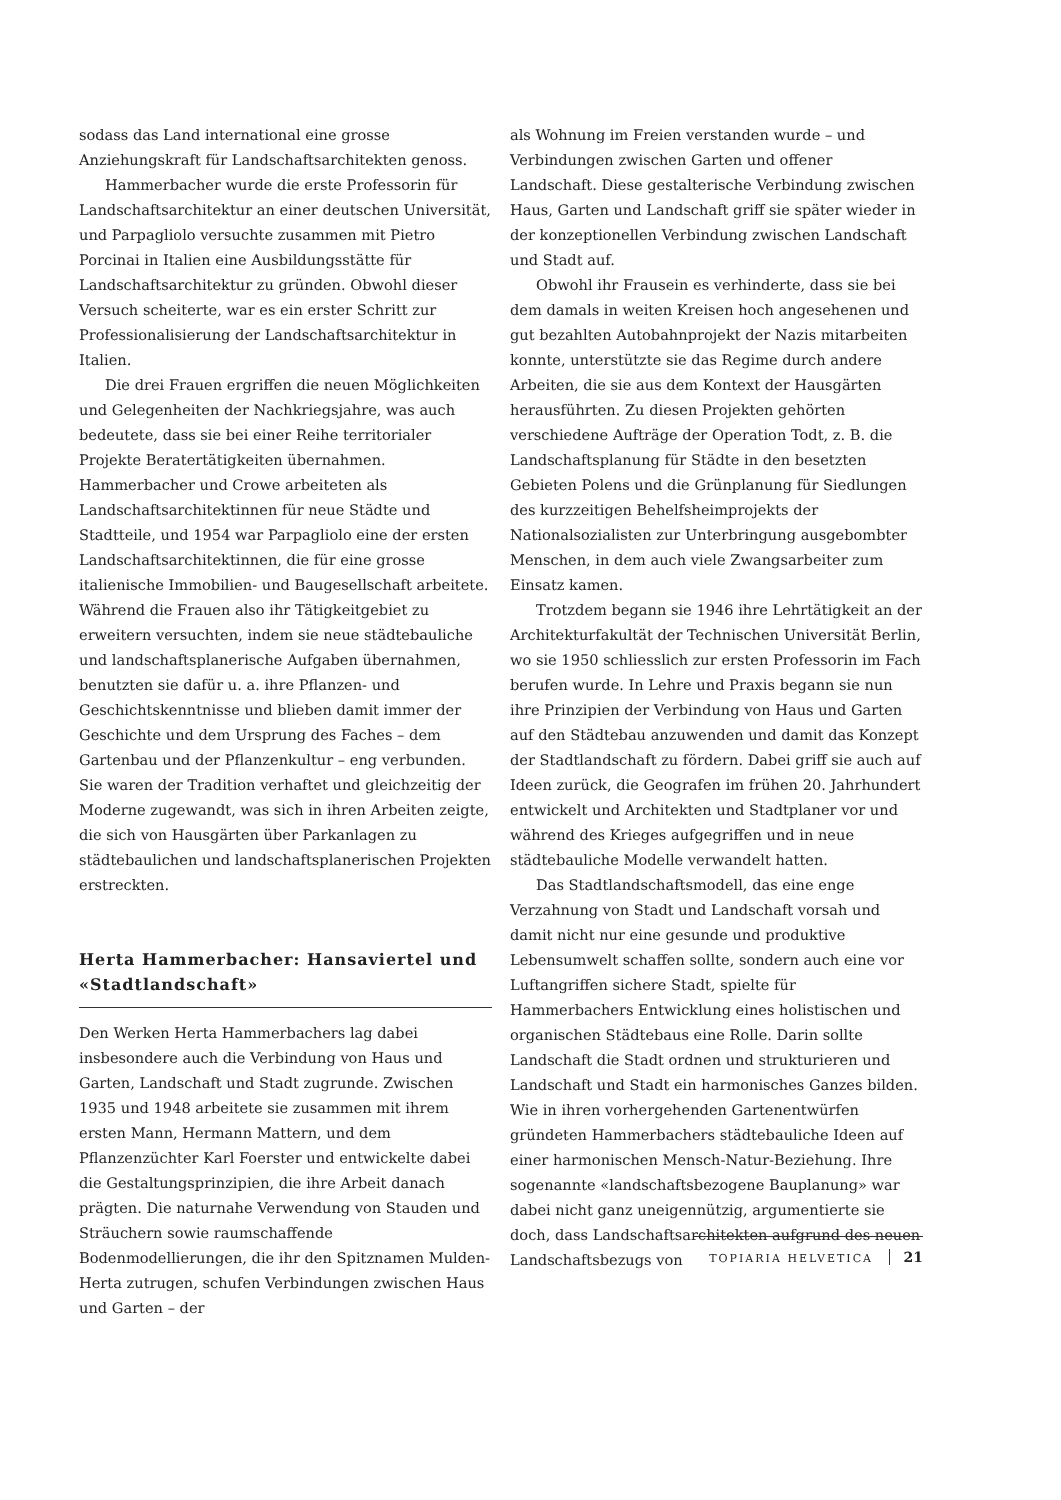sodass das Land international eine grosse Anziehungskraft für Landschaftsarchitekten genoss.
Hammerbacher wurde die erste Professorin für Landschaftsarchitektur an einer deutschen Universität, und Parpagliolo versuchte zusammen mit Pietro Porcinai in Italien eine Ausbildungsstätte für Landschaftsarchitektur zu gründen. Obwohl dieser Versuch scheiterte, war es ein erster Schritt zur Professionalisierung der Landschaftsarchitektur in Italien.
Die drei Frauen ergriffen die neuen Möglichkeiten und Gelegenheiten der Nachkriegsjahre, was auch bedeutete, dass sie bei einer Reihe territorialer Projekte Beratertätigkeiten übernahmen. Hammerbacher und Crowe arbeiteten als Landschaftsarchitektinnen für neue Städte und Stadtteile, und 1954 war Parpagliolo eine der ersten Landschaftsarchitektinnen, die für eine grosse italienische Immobilien- und Baugesellschaft arbeitete. Während die Frauen also ihr Tätigkeitgebiet zu erweitern versuchten, indem sie neue städtebauliche und landschaftsplanerische Aufgaben übernahmen, benutzten sie dafür u. a. ihre Pflanzen- und Geschichtskenntnisse und blieben damit immer der Geschichte und dem Ursprung des Faches – dem Gartenbau und der Pflanzenkultur – eng verbunden. Sie waren der Tradition verhaftet und gleichzeitig der Moderne zugewandt, was sich in ihren Arbeiten zeigte, die sich von Hausgärten über Parkanlagen zu städtebaulichen und landschaftsplanerischen Projekten erstreckten.
Herta Hammerbacher: Hansaviertel und «Stadtlandschaft»
Den Werken Herta Hammerbachers lag dabei insbesondere auch die Verbindung von Haus und Garten, Landschaft und Stadt zugrunde. Zwischen 1935 und 1948 arbeitete sie zusammen mit ihrem ersten Mann, Hermann Mattern, und dem Pflanzenzüchter Karl Foerster und entwickelte dabei die Gestaltungsprinzipien, die ihre Arbeit danach prägten. Die naturnahe Verwendung von Stauden und Sträuchern sowie raumschaffende Bodenmodellierungen, die ihr den Spitznamen Mulden-Herta zutrugen, schufen Verbindungen zwischen Haus und Garten – der
als Wohnung im Freien verstanden wurde – und Verbindungen zwischen Garten und offener Landschaft. Diese gestalterische Verbindung zwischen Haus, Garten und Landschaft griff sie später wieder in der konzeptionellen Verbindung zwischen Landschaft und Stadt auf.
Obwohl ihr Frausein es verhinderte, dass sie bei dem damals in weiten Kreisen hoch angesehenen und gut bezahlten Autobahnprojekt der Nazis mitarbeiten konnte, unterstützte sie das Regime durch andere Arbeiten, die sie aus dem Kontext der Hausgärten herausführten. Zu diesen Projekten gehörten verschiedene Aufträge der Operation Todt, z. B. die Landschaftsplanung für Städte in den besetzten Gebieten Polens und die Grünplanung für Siedlungen des kurzzeitigen Behelfsheimprojekts der Nationalsozialisten zur Unterbringung ausgebombter Menschen, in dem auch viele Zwangsarbeiter zum Einsatz kamen.
Trotzdem begann sie 1946 ihre Lehrtätigkeit an der Architekturfakultät der Technischen Universität Berlin, wo sie 1950 schliesslich zur ersten Professorin im Fach berufen wurde. In Lehre und Praxis begann sie nun ihre Prinzipien der Verbindung von Haus und Garten auf den Städtebau anzuwenden und damit das Konzept der Stadtlandschaft zu fördern. Dabei griff sie auch auf Ideen zurück, die Geografen im frühen 20. Jahrhundert entwickelt und Architekten und Stadtplaner vor und während des Krieges aufgegriffen und in neue städtebauliche Modelle verwandelt hatten.
Das Stadtlandschaftsmodell, das eine enge Verzahnung von Stadt und Landschaft vorsah und damit nicht nur eine gesunde und produktive Lebensumwelt schaffen sollte, sondern auch eine vor Luftangriffen sichere Stadt, spielte für Hammerbachers Entwicklung eines holistischen und organischen Städtebaus eine Rolle. Darin sollte Landschaft die Stadt ordnen und strukturieren und Landschaft und Stadt ein harmonisches Ganzes bilden. Wie in ihren vorhergehenden Gartenentwürfen gründeten Hammerbachers städtebauliche Ideen auf einer harmonischen Mensch-Natur-Beziehung. Ihre sogenannte «landschaftsbezogene Bauplanung» war dabei nicht ganz uneigennützig, argumentierte sie doch, dass Landschaftsarchitekten aufgrund des neuen Landschaftsbezugs von
TOPIARIA HELVETICA 21